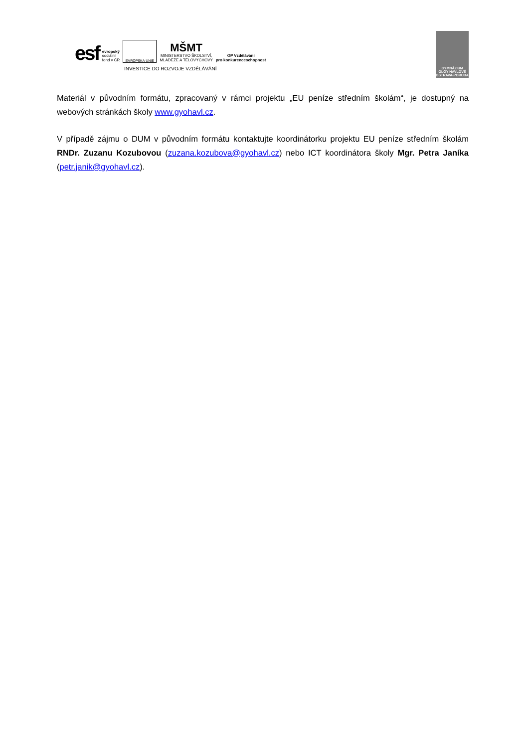esf evropský
sociální
fond v ČR EVROPSKÁ UNIE MŠMT
MINISTERSTVO ŠKOLSTVÍ,
MLÁDEŽE A TĚLOVÝCHOVY OP Vzdělávání
pro konkurenceschopnost
INVESTICE DO ROZVOJE VZDĚLÁVÁNÍ
GYMNÁZIUM
OLGY HAVLOVÉ
OSTRAVA-PORUBA
Materiál v původním formátu, zpracovaný v rámci projektu „EU peníze středním školám“, je dostupný na webových stránkách školy www.gyohavl.cz.
V případě zájmu o DUM v původním formátu kontaktujte koordinátorku projektu EU peníze středním školám RNDr. Zuzanu Kozubovou (zuzana.kozubova@gyohavl.cz) nebo ICT koordinátora školy Mgr. Petra Janíka (petr.janik@gyohavl.cz).